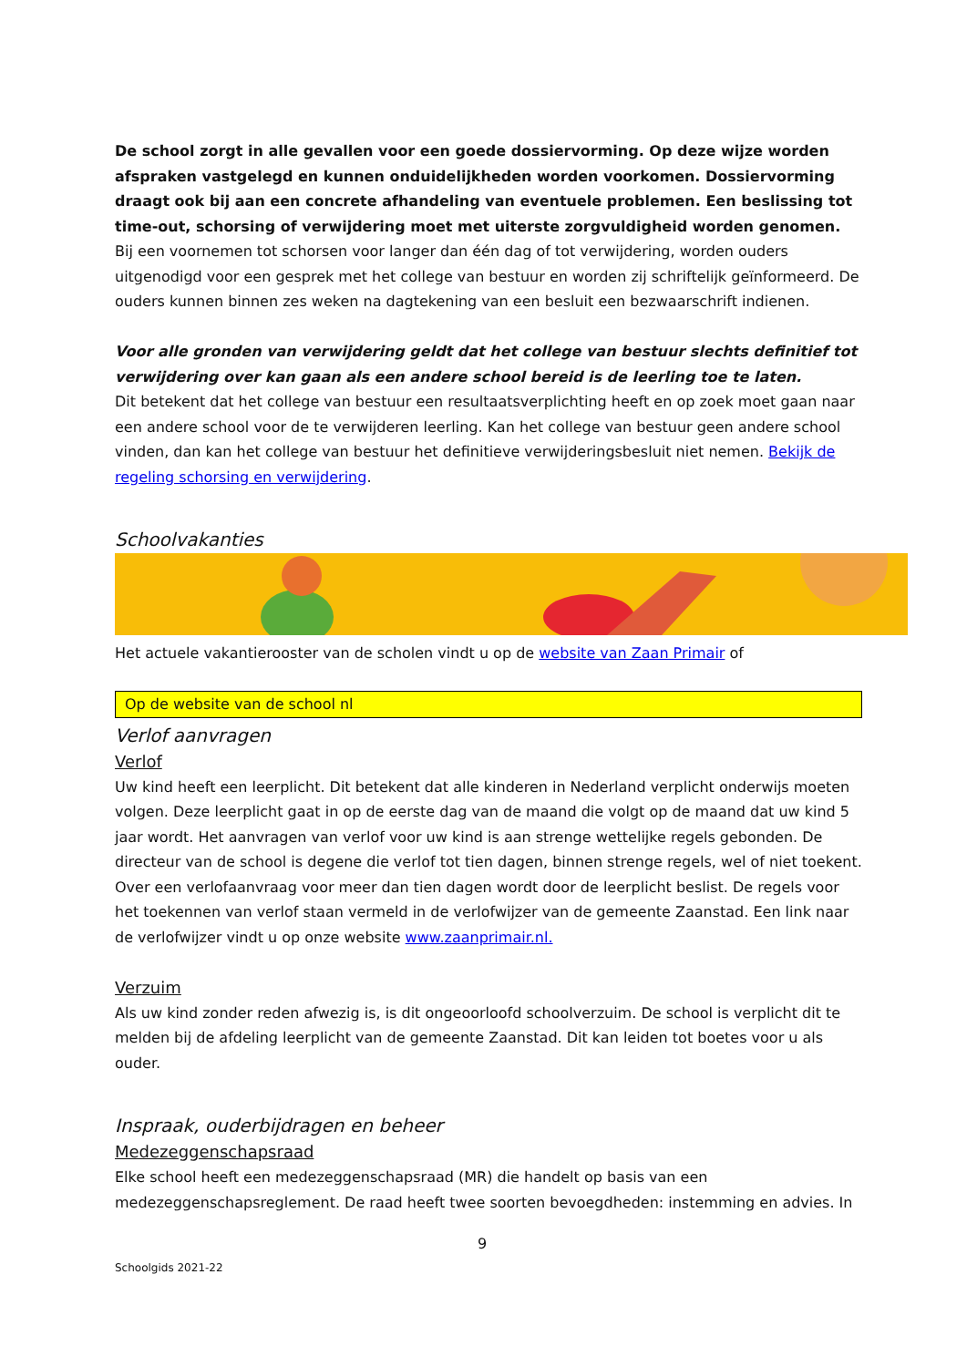De school zorgt in alle gevallen voor een goede dossiervorming. Op deze wijze worden afspraken vastgelegd en kunnen onduidelijkheden worden voorkomen. Dossiervorming draagt ook bij aan een concrete afhandeling van eventuele problemen. Een beslissing tot time-out, schorsing of verwijdering moet met uiterste zorgvuldigheid worden genomen.
Bij een voornemen tot schorsen voor langer dan één dag of tot verwijdering, worden ouders uitgenodigd voor een gesprek met het college van bestuur en worden zij schriftelijk geïnformeerd. De ouders kunnen binnen zes weken na dagtekening van een besluit een bezwaarschrift indienen.
Voor alle gronden van verwijdering geldt dat het college van bestuur slechts definitief tot verwijdering over kan gaan als een andere school bereid is de leerling toe te laten.
Dit betekent dat het college van bestuur een resultaatsverplichting heeft en op zoek moet gaan naar een andere school voor de te verwijderen leerling. Kan het college van bestuur geen andere school vinden, dan kan het college van bestuur het definitieve verwijderingsbesluit niet nemen. Bekijk de regeling schorsing en verwijdering.
Schoolvakanties
Het actuele vakantierooster van de scholen vindt u op de website van Zaan Primair of
Op de website van de school nl
Verlof aanvragen
Verlof
Uw kind heeft een leerplicht. Dit betekent dat alle kinderen in Nederland verplicht onderwijs moeten volgen. Deze leerplicht gaat in op de eerste dag van de maand die volgt op de maand dat uw kind 5 jaar wordt. Het aanvragen van verlof voor uw kind is aan strenge wettelijke regels gebonden. De directeur van de school is degene die verlof tot tien dagen, binnen strenge regels, wel of niet toekent. Over een verlofaanvraag voor meer dan tien dagen wordt door de leerplicht beslist. De regels voor het toekennen van verlof staan vermeld in de verlofwijzer van de gemeente Zaanstad. Een link naar de verlofwijzer vindt u op onze website www.zaanprimair.nl.
Verzuim
Als uw kind zonder reden afwezig is, is dit ongeoorloofd schoolverzuim. De school is verplicht dit te melden bij de afdeling leerplicht van de gemeente Zaanstad. Dit kan leiden tot boetes voor u als ouder.
Inspraak, ouderbijdragen en beheer
Medezeggenschapsraad
Elke school heeft een medezeggenschapsraad (MR) die handelt op basis van een medezeggenschapsreglement. De raad heeft twee soorten bevoegdheden: instemming en advies. In
9
Schoolgids 2021-22